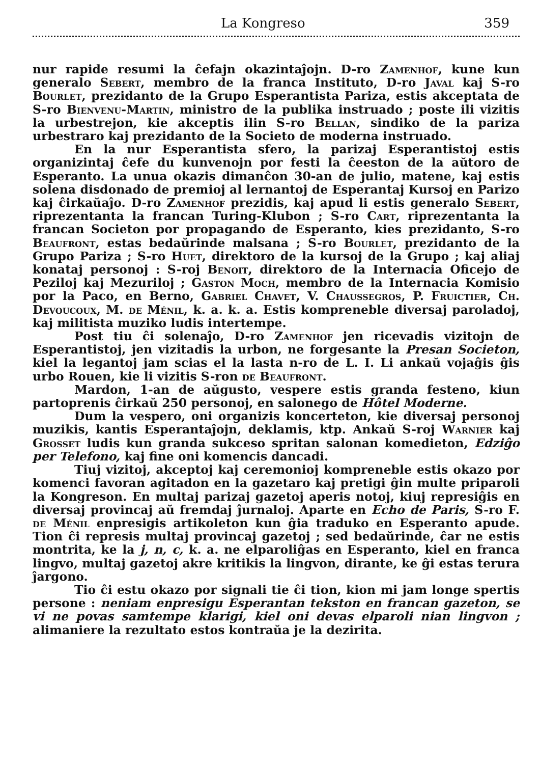La Kongreso 359
nur rapide resumi la ĉefajn okazintaĵojn. D-ro Zamenhof, kune kun generalo Sebert, membro de la franca Instituto, D-ro Javal kaj S-ro Bourlet, prezidanto de la Grupo Esperantista Pariza, estis akceptata de S-ro Bienvenu-Martin, ministro de la publika instruado ; poste ili vizitis la urbestrejon, kie akceptis ilin S-ro Bellan, sindiko de la pariza urbestraro kaj prezidanto de la Societo de moderna instruado.
En la nur Esperantista sfero, la parizaj Esperantistoj estis organizintaj ĉefe du kunvenojn por festi la ĉeeston de la aŭtoro de Esperanto. La unua okazis dimanĉon 30-an de julio, matene, kaj estis solena disdonado de premioj al lernantoj de Esperantaj Kursoj en Parizo kaj ĉirkaŭaĵo. D-ro Zamenhof prezidis, kaj apud li estis generalo Sebert, riprezentanta la francan Turing-Klubon ; S-ro Cart, riprezentanta la francan Societon por propagando de Esperanto, kies prezidanto, S-ro Beaufront, estas bedaŭrinde malsana ; S-ro Bourlet, prezidanto de la Grupo Pariza ; S-ro Huet, direktoro de la kursoj de la Grupo ; kaj aliaj konataj personoj : S-roj Benoit, direktoro de la Internacia Oficejo de Peziloj kaj Mezuriloj ; Gaston Moch, membro de la Internacia Komisio por la Paco, en Berno, Gabriel Chavet, V. Chaussegros, P. Fruictier, Ch. Devoucoux, M. de Ménil, k. a. k. a. Estis kompreneble diversaj paroladoj, kaj militista muziko ludis intertempe.
Post tiu ĉi solenaĵo, D-ro Zamenhof jen ricevadis vizitojn de Esperantistoj, jen vizitadis la urbon, ne forgesante la Presan Societon, kiel la legantoj jam scias el la lasta n-ro de L. I. Li ankaŭ vojaĝis ĝis urbo Rouen, kie li vizitis S-ron de Beaufront.
Mardon, 1-an de aŭgusto, vespere estis granda festeno, kiun partoprenis ĉirkaŭ 250 personoj, en salonego de Hôtel Moderne.
Dum la vespero, oni organizis koncerteton, kie diversaj personoj muzikis, kantis Esperantaĵojn, deklamis, ktp. Ankaŭ S-roj Warnier kaj Grosset ludis kun granda sukceso spritan salonan komedieton, Edziĝo per Telefono, kaj fine oni komencis dancadi.
Tiuj vizitoj, akceptoj kaj ceremonioj kompreneble estis okazo por komenci favoran agitadon en la gazetaro kaj pretigi ĝin multe priparoli la Kongreson. En multaj parizaj gazetoj aperis notoj, kiuj represiĝis en diversaj provincaj aŭ fremdaj ĵurnaloj. Aparte en Echo de Paris, S-ro F. de Ménil enpresigis artikoleton kun ĝia traduko en Esperanto apude. Tion ĉi represis multaj provincaj gazetoj ; sed bedaŭrinde, ĉar ne estis montrita, ke la j, n, c, k. a. ne elparoliĝas en Esperanto, kiel en franca lingvo, multaj gazetoj akre kritikis la lingvon, dirante, ke ĝi estas terura ĵargono.
Tio ĉi estu okazo por signali tie ĉi tion, kion mi jam longe spertis persone : neniam enpresigu Esperantan tekston en francan gazeton, se vi ne povas samtempe klarigi, kiel oni devas elparoli nian lingvon ; alimaniere la rezultato estos kontraŭa je la dezirita.